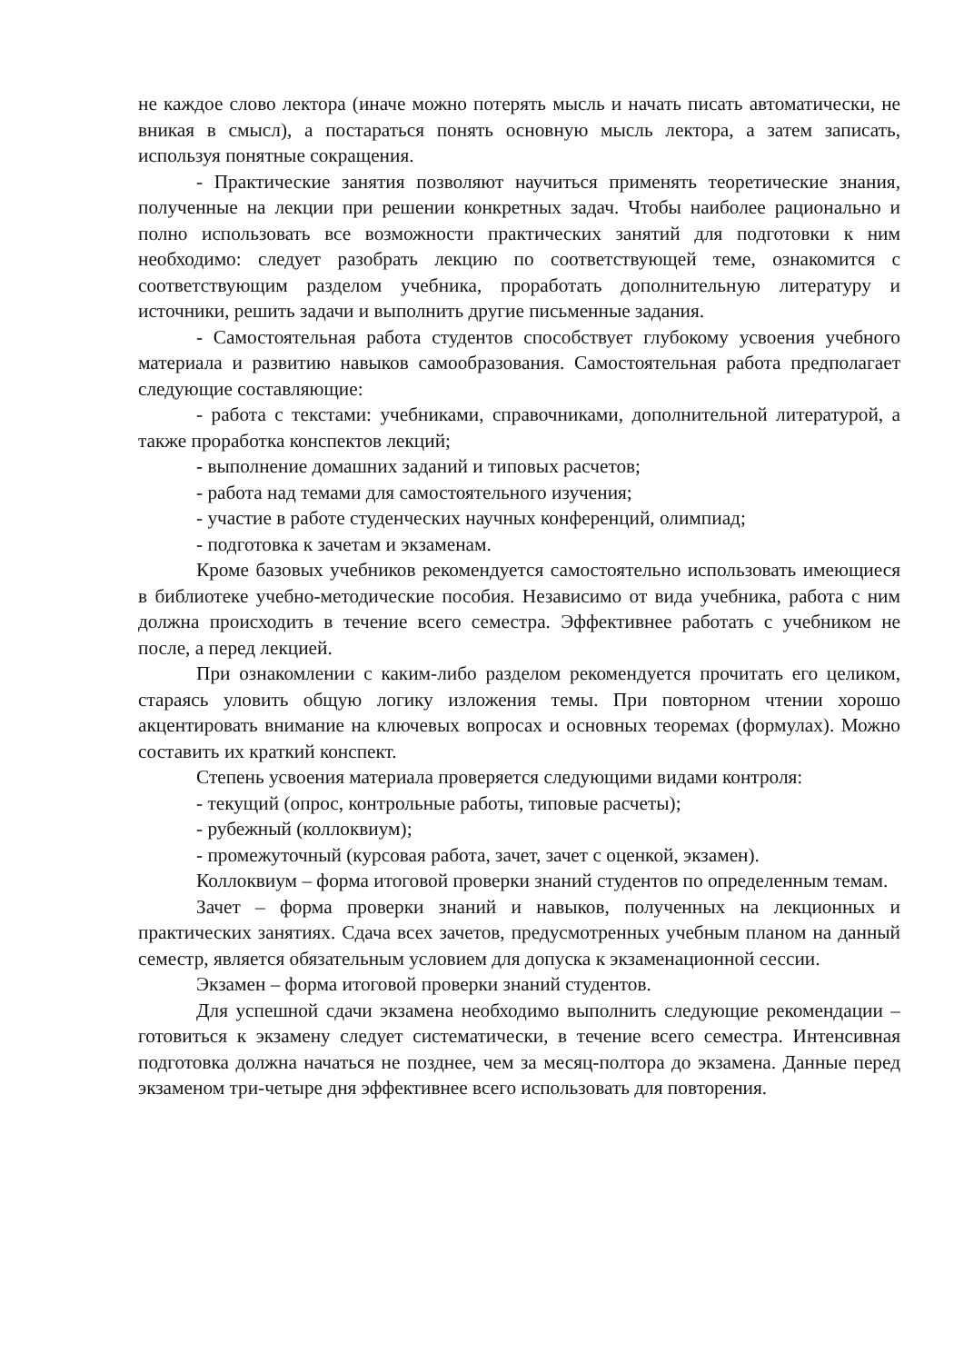не каждое слово лектора (иначе можно потерять мысль и начать писать автоматически, не вникая в смысл), а постараться понять основную мысль лектора, а затем записать, используя понятные сокращения.
- Практические занятия позволяют научиться применять теоретические знания, полученные на лекции при решении конкретных задач. Чтобы наиболее рационально и полно использовать все возможности практических занятий для подготовки к ним необходимо: следует разобрать лекцию по соответствующей теме, ознакомится с соответствующим разделом учебника, проработать дополнительную литературу и источники, решить задачи и выполнить другие письменные задания.
- Самостоятельная работа студентов способствует глубокому усвоения учебного материала и развитию навыков самообразования. Самостоятельная работа предполагает следующие составляющие:
- работа с текстами: учебниками, справочниками, дополнительной литературой, а также проработка конспектов лекций;
- выполнение домашних заданий и типовых расчетов;
- работа над темами для самостоятельного изучения;
- участие в работе студенческих научных конференций, олимпиад;
- подготовка к зачетам и экзаменам.
Кроме базовых учебников рекомендуется самостоятельно использовать имеющиеся в библиотеке учебно-методические пособия. Независимо от вида учебника, работа с ним должна происходить в течение всего семестра. Эффективнее работать с учебником не после, а перед лекцией.
При ознакомлении с каким-либо разделом рекомендуется прочитать его целиком, стараясь уловить общую логику изложения темы. При повторном чтении хорошо акцентировать внимание на ключевых вопросах и основных теоремах (формулах). Можно составить их краткий конспект.
Степень усвоения материала проверяется следующими видами контроля:
- текущий (опрос, контрольные работы, типовые расчеты);
- рубежный (коллоквиум);
- промежуточный (курсовая работа, зачет, зачет с оценкой, экзамен).
Коллоквиум – форма итоговой проверки знаний студентов по определенным темам.
Зачет – форма проверки знаний и навыков, полученных на лекционных и практических занятиях. Сдача всех зачетов, предусмотренных учебным планом на данный семестр, является обязательным условием для допуска к экзаменационной сессии.
Экзамен – форма итоговой проверки знаний студентов.
Для успешной сдачи экзамена необходимо выполнить следующие рекомендации –готовиться к экзамену следует систематически, в течение всего семестра. Интенсивная подготовка должна начаться не позднее, чем за месяц-полтора до экзамена. Данные перед экзаменом три-четыре дня эффективнее всего использовать для повторения.